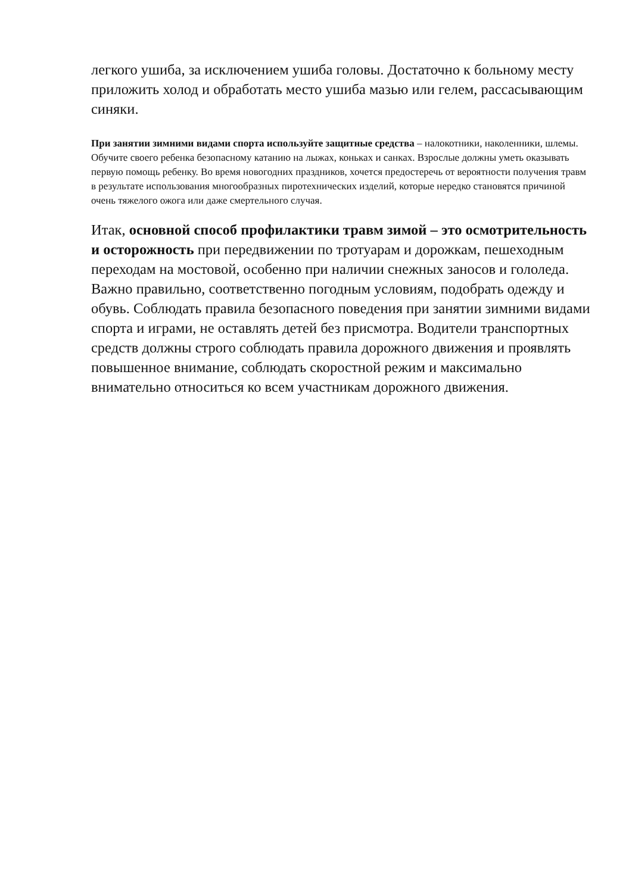легкого ушиба, за исключением ушиба головы. Достаточно к больному месту приложить холод и обработать место ушиба мазью или гелем, рассасывающим синяки.
При занятии зимними видами спорта используйте защитные средства – налокотники, наколенники, шлемы. Обучите своего ребенка безопасному катанию на лыжах, коньках и санках. Взрослые должны уметь оказывать первую помощь ребенку. Во время новогодних праздников, хочется предостеречь от вероятности получения травм в результате использования многообразных пиротехнических изделий, которые нередко становятся причиной очень тяжелого ожога или даже смертельного случая.
Итак, основной способ профилактики травм зимой – это осмотрительность и осторожность при передвижении по тротуарам и дорожкам, пешеходным переходам на мостовой, особенно при наличии снежных заносов и гололеда. Важно правильно, соответственно погодным условиям, подобрать одежду и обувь. Соблюдать правила безопасного поведения при занятии зимними видами спорта и играми, не оставлять детей без присмотра. Водители транспортных средств должны строго соблюдать правила дорожного движения и проявлять повышенное внимание, соблюдать скоростной режим и максимально внимательно относиться ко всем участникам дорожного движения.